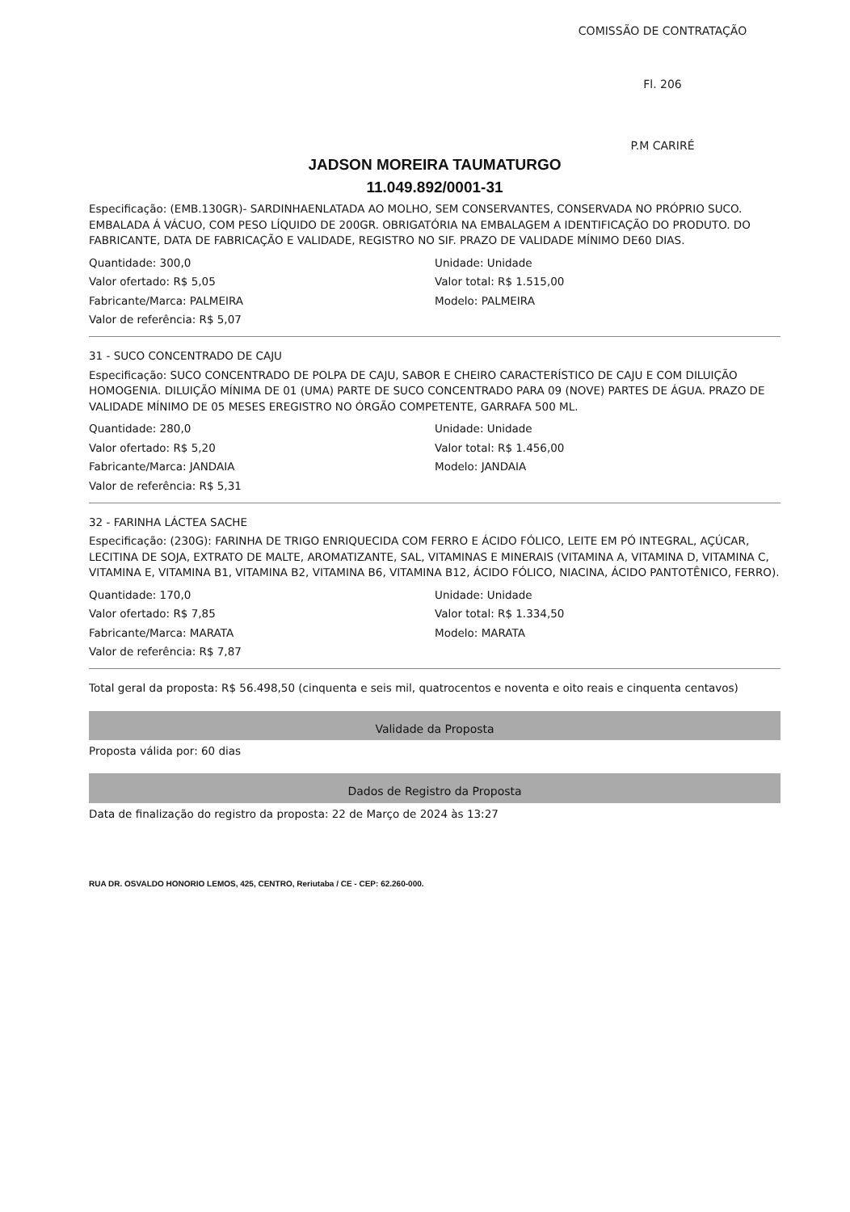COMISSÃO DE CONTRATAÇÃO
Fl. 206
P.M CARIRÉ
JADSON MOREIRA TAUMATURGO
11.049.892/0001-31
Especificação: (EMB.130GR)- SARDINHAENLATADA AO MOLHO, SEM CONSERVANTES, CONSERVADA NO PRÓPRIO SUCO. EMBALADA Á VÁCUO, COM PESO LÍQUIDO DE 200GR. OBRIGATÓRIA NA EMBALAGEM A IDENTIFICAÇÃO DO PRODUTO. DO FABRICANTE, DATA DE FABRICAÇÃO E VALIDADE, REGISTRO NO SIF. PRAZO DE VALIDADE MÍNIMO DE60 DIAS.
Quantidade: 300,0
Valor ofertado: R$ 5,05
Fabricante/Marca: PALMEIRA
Valor de referência: R$ 5,07
Unidade: Unidade
Valor total: R$ 1.515,00
Modelo: PALMEIRA
31 - SUCO CONCENTRADO DE CAJU
Especificação: SUCO CONCENTRADO DE POLPA DE CAJU, SABOR E CHEIRO CARACTERÍSTICO DE CAJU E COM DILUIÇÃO HOMOGENIA. DILUIÇÃO MÍNIMA DE 01 (UMA) PARTE DE SUCO CONCENTRADO PARA 09 (NOVE) PARTES DE ÁGUA. PRAZO DE VALIDADE MÍNIMO DE 05 MESES EREGISTRO NO ÓRGÃO COMPETENTE, GARRAFA 500 ML.
Quantidade: 280,0
Valor ofertado: R$ 5,20
Fabricante/Marca: JANDAIA
Valor de referência: R$ 5,31
Unidade: Unidade
Valor total: R$ 1.456,00
Modelo: JANDAIA
32 - FARINHA LÁCTEA SACHE
Especificação: (230G): FARINHA DE TRIGO ENRIQUECIDA COM FERRO E ÁCIDO FÓLICO, LEITE EM PÓ INTEGRAL, AÇÚCAR, LECITINA DE SOJA, EXTRATO DE MALTE, AROMATIZANTE, SAL, VITAMINAS E MINERAIS (VITAMINA A, VITAMINA D, VITAMINA C, VITAMINA E, VITAMINA B1, VITAMINA B2, VITAMINA B6, VITAMINA B12, ÁCIDO FÓLICO, NIACINA, ÁCIDO PANTOTÊNICO, FERRO).
Quantidade: 170,0
Valor ofertado: R$ 7,85
Fabricante/Marca: MARATA
Valor de referência: R$ 7,87
Unidade: Unidade
Valor total: R$ 1.334,50
Modelo: MARATA
Total geral da proposta: R$ 56.498,50 (cinquenta e seis mil, quatrocentos e noventa e oito reais e cinquenta centavos)
Validade da Proposta
Proposta válida por: 60 dias
Dados de Registro da Proposta
Data de finalização do registro da proposta: 22 de Março de 2024 às 13:27
RUA DR. OSVALDO HONORIO LEMOS, 425, CENTRO, Reriutaba / CE - CEP: 62.260-000.